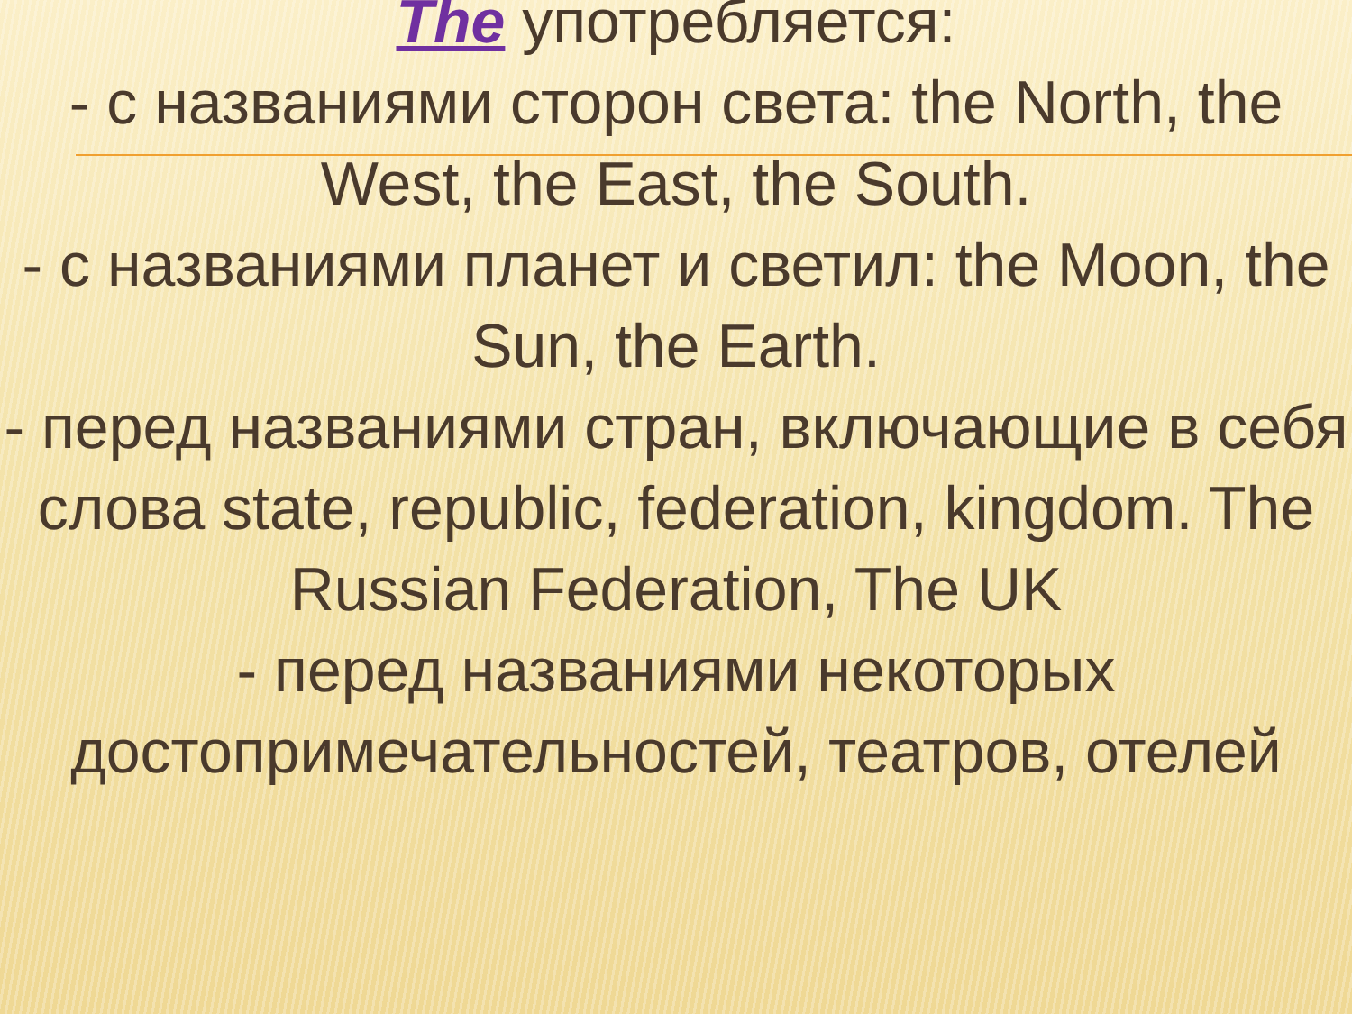The употребляется:
- с названиями сторон света: the North, the West, the East, the South.
- с названиями планет и светил: the Moon, the Sun, the Earth.
- перед названиями стран, включающие в себя слова state, republic, federation, kingdom. The Russian Federation, The UK
- перед названиями некоторых достопримечательностей, театров, отелей